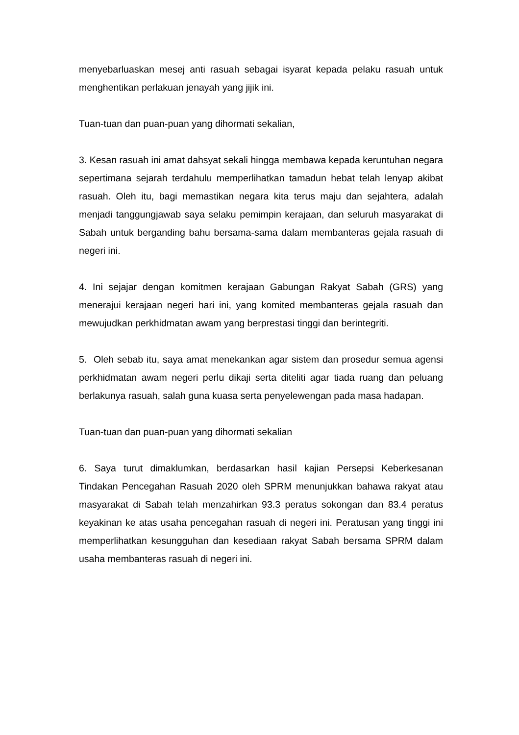menyebarluaskan mesej anti rasuah sebagai isyarat kepada pelaku rasuah untuk menghentikan perlakuan jenayah yang jijik ini.
Tuan-tuan dan puan-puan yang dihormati sekalian,
3. Kesan rasuah ini amat dahsyat sekali hingga membawa kepada keruntuhan negara sepertimana sejarah terdahulu memperlihatkan tamadun hebat telah lenyap akibat rasuah. Oleh itu, bagi memastikan negara kita terus maju dan sejahtera, adalah menjadi tanggungjawab saya selaku pemimpin kerajaan, dan seluruh masyarakat di Sabah untuk berganding bahu bersama-sama dalam membanteras gejala rasuah di negeri ini.
4. Ini sejajar dengan komitmen kerajaan Gabungan Rakyat Sabah (GRS) yang menerajui kerajaan negeri hari ini, yang komited membanteras gejala rasuah dan mewujudkan perkhidmatan awam yang berprestasi tinggi dan berintegriti.
5. Oleh sebab itu, saya amat menekankan agar sistem dan prosedur semua agensi perkhidmatan awam negeri perlu dikaji serta diteliti agar tiada ruang dan peluang berlakunya rasuah, salah guna kuasa serta penyelewengan pada masa hadapan.
Tuan-tuan dan puan-puan yang dihormati sekalian
6. Saya turut dimaklumkan, berdasarkan hasil kajian Persepsi Keberkesanan Tindakan Pencegahan Rasuah 2020 oleh SPRM menunjukkan bahawa rakyat atau masyarakat di Sabah telah menzahirkan 93.3 peratus sokongan dan 83.4 peratus keyakinan ke atas usaha pencegahan rasuah di negeri ini. Peratusan yang tinggi ini memperlihatkan kesungguhan dan kesediaan rakyat Sabah bersama SPRM dalam usaha membanteras rasuah di negeri ini.